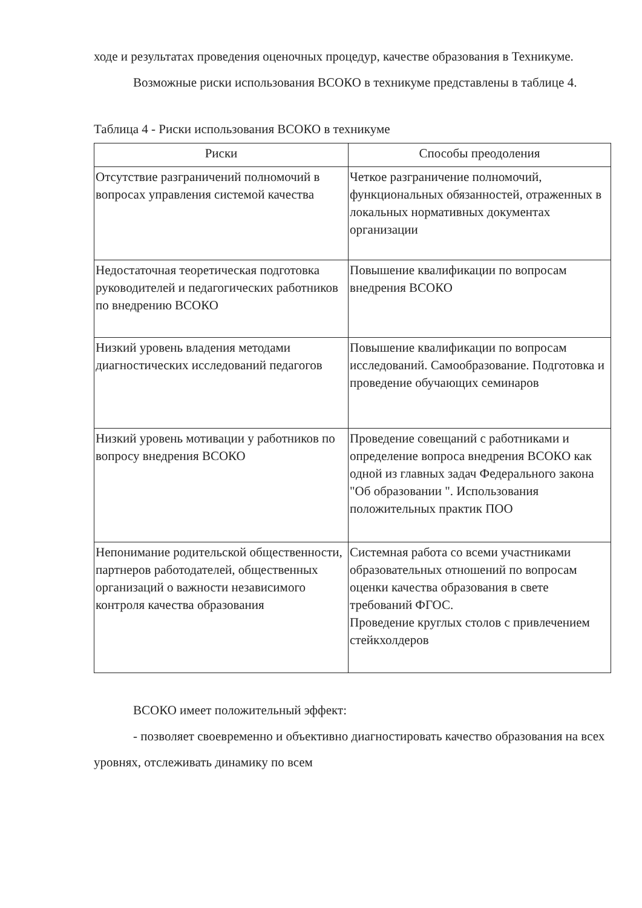ходе и результатах проведения оценочных процедур, качестве образования в Техникуме.
Возможные риски использования ВСОКО в техникуме представлены в таблице 4.
Таблица 4 - Риски использования ВСОКО в техникуме
| Риски | Способы преодоления |
| --- | --- |
| Отсутствие разграничений полномочий в вопросах управления системой качества | Четкое разграничение полномочий, функциональных обязанностей, отраженных в локальных нормативных документах организации |
| Недостаточная теоретическая подготовка руководителей и педагогических работников по внедрению ВСОКО | Повышение квалификации по вопросам внедрения ВСОКО |
| Низкий уровень владения методами диагностических исследований педагогов | Повышение квалификации по вопросам исследований. Самообразование. Подготовка и проведение обучающих семинаров |
| Низкий уровень мотивации у работников по вопросу внедрения ВСОКО | Проведение совещаний с работниками и определение вопроса внедрения ВСОКО как одной из главных задач Федерального закона "Об образовании ". Использования положительных практик ПОО |
| Непонимание родительской общественности, партнеров работодателей, общественных организаций о важности независимого контроля качества образования | Системная работа со всеми участниками образовательных отношений по вопросам оценки качества образования в свете требований ФГОС. Проведение круглых столов с привлечением стейкхолдеров |
ВСОКО имеет положительный эффект:
- позволяет своевременно и объективно диагностировать качество образования на всех уровнях, отслеживать динамику по всем